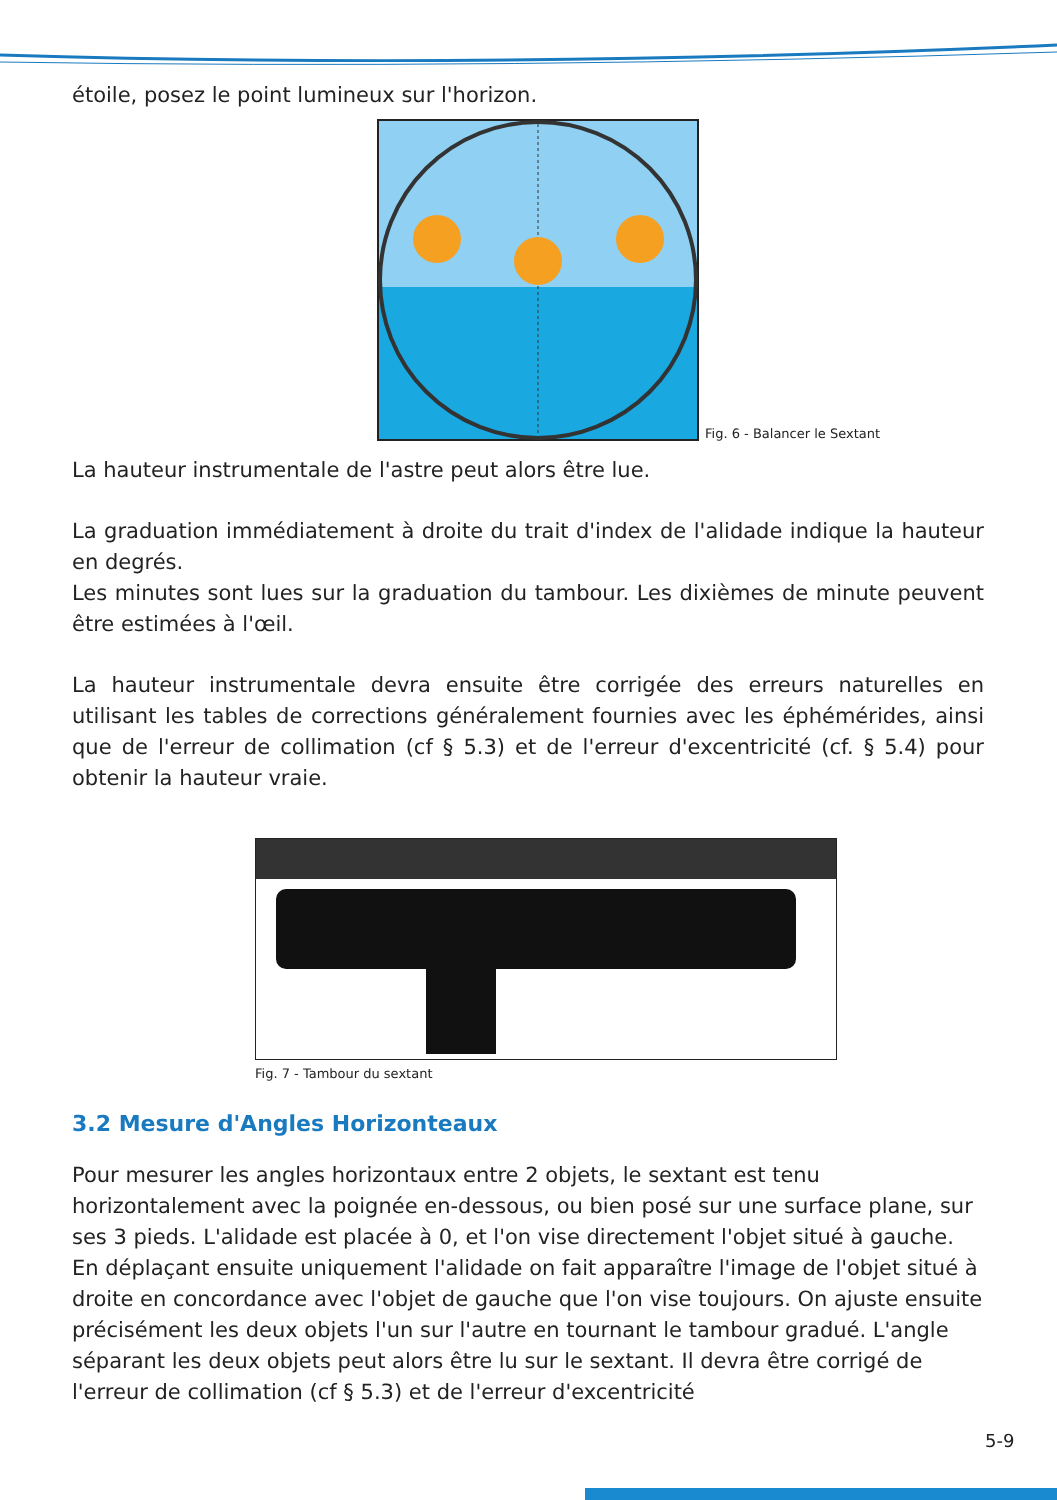étoile, posez le point lumineux sur l'horizon.
Fig. 6 - Balancer le Sextant
La hauteur instrumentale de l'astre peut alors être lue.
La graduation immédiatement à droite du trait d'index de l'alidade indique la hauteur en degrés.
Les minutes sont lues sur la graduation du tambour. Les dixièmes de minute peuvent être estimées à l'œil.
La hauteur instrumentale devra ensuite être corrigée des erreurs naturelles en utilisant les tables de corrections généralement fournies avec les éphémérides, ainsi que de l'erreur de collimation (cf § 5.3) et de l'erreur d'excentricité (cf. § 5.4) pour obtenir la hauteur vraie.
Fig. 7 - Tambour du sextant
3.2 Mesure d'Angles Horizonteaux
Pour mesurer les angles horizontaux entre 2 objets, le sextant est tenu horizontalement avec la poignée en-dessous, ou bien posé sur une surface plane, sur ses 3 pieds. L'alidade est placée à 0, et l'on vise directement l'objet situé à gauche. En déplaçant ensuite uniquement l'alidade on fait apparaître l'image de l'objet situé à droite en concordance avec l'objet de gauche que l'on vise toujours. On ajuste ensuite précisément les deux objets l'un sur l'autre en tournant le tambour gradué. L'angle séparant les deux objets peut alors être lu sur le sextant. Il devra être corrigé de l'erreur de collimation (cf § 5.3) et de l'erreur d'excentricité
5-9